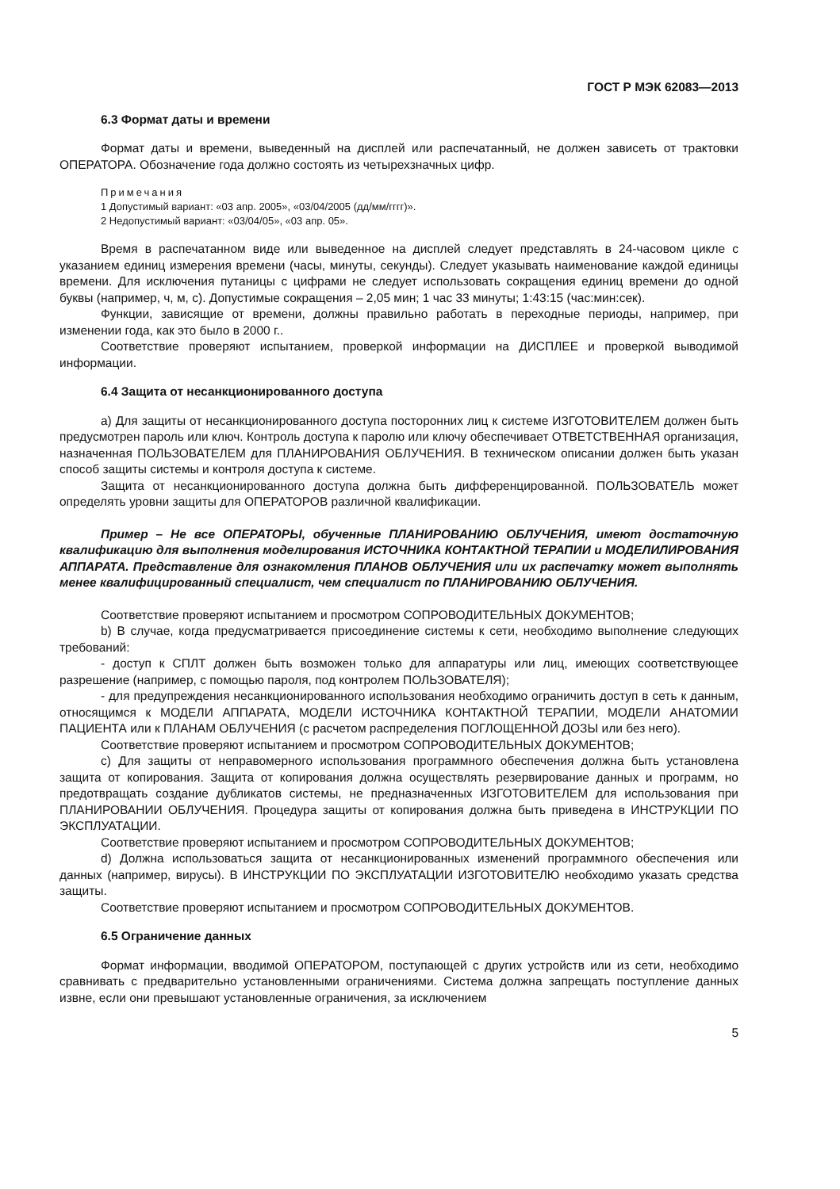ГОСТ Р МЭК 62083—2013
6.3 Формат даты и времени
Формат даты и времени, выведенный на дисплей или распечатанный, не должен зависеть от трактовки ОПЕРАТОРА. Обозначение года должно состоять из четырехзначных цифр.
Примечания
1 Допустимый вариант: «03 апр. 2005», «03/04/2005 (дд/мм/гггг)».
2 Недопустимый вариант: «03/04/05», «03 апр. 05».
Время в распечатанном виде или выведенное на дисплей следует представлять в 24-часовом цикле с указанием единиц измерения времени (часы, минуты, секунды). Следует указывать наименование каждой единицы времени. Для исключения путаницы с цифрами не следует использовать сокращения единиц времени до одной буквы (например, ч, м, с). Допустимые сокращения – 2,05 мин; 1 час 33 минуты; 1:43:15 (час:мин:сек).
Функции, зависящие от времени, должны правильно работать в переходные периоды, например, при изменении года, как это было в 2000 г..
Соответствие проверяют испытанием, проверкой информации на ДИСПЛЕЕ и проверкой выводимой информации.
6.4 Защита от несанкционированного доступа
a) Для защиты от несанкционированного доступа посторонних лиц к системе ИЗГОТОВИТЕЛЕМ должен быть предусмотрен пароль или ключ. Контроль доступа к паролю или ключу обеспечивает ОТВЕТСТВЕННАЯ организация, назначенная ПОЛЬЗОВАТЕЛЕМ для ПЛАНИРОВАНИЯ ОБЛУЧЕНИЯ. В техническом описании должен быть указан способ защиты системы и контроля доступа к системе.
Защита от несанкционированного доступа должна быть дифференцированной. ПОЛЬЗОВАТЕЛЬ может определять уровни защиты для ОПЕРАТОРОВ различной квалификации.
Пример – Не все ОПЕРАТОРЫ, обученные ПЛАНИРОВАНИЮ ОБЛУЧЕНИЯ, имеют достаточную квалификацию для выполнения моделирования ИСТОЧНИКА КОНТАКТНОЙ ТЕРАПИИ и МОДЕЛИЛИРОВАНИЯ АППАРАТА. Представление для ознакомления ПЛАНОВ ОБЛУЧЕНИЯ или их распечатку может выполнять менее квалифицированный специалист, чем специалист по ПЛАНИРОВАНИЮ ОБЛУЧЕНИЯ.
Соответствие проверяют испытанием и просмотром СОПРОВОДИТЕЛЬНЫХ ДОКУМЕНТОВ;
b) В случае, когда предусматривается присоединение системы к сети, необходимо выполнение следующих требований:
- доступ к СПЛТ должен быть возможен только для аппаратуры или лиц, имеющих соответствующее разрешение (например, с помощью пароля, под контролем ПОЛЬЗОВАТЕЛЯ);
- для предупреждения несанкционированного использования необходимо ограничить доступ в сеть к данным, относящимся к МОДЕЛИ АППАРАТА, МОДЕЛИ ИСТОЧНИКА КОНТАКТНОЙ ТЕРАПИИ, МОДЕЛИ АНАТОМИИ ПАЦИЕНТА или к ПЛАНАМ ОБЛУЧЕНИЯ (с расчетом распределения ПОГЛОЩЕННОЙ ДОЗЫ или без него).
Соответствие проверяют испытанием и просмотром СОПРОВОДИТЕЛЬНЫХ ДОКУМЕНТОВ;
c) Для защиты от неправомерного использования программного обеспечения должна быть установлена защита от копирования. Защита от копирования должна осуществлять резервирование данных и программ, но предотвращать создание дубликатов системы, не предназначенных ИЗГОТОВИТЕЛЕМ для использования при ПЛАНИРОВАНИИ ОБЛУЧЕНИЯ. Процедура защиты от копирования должна быть приведена в ИНСТРУКЦИИ ПО ЭКСПЛУАТАЦИИ.
Соответствие проверяют испытанием и просмотром СОПРОВОДИТЕЛЬНЫХ ДОКУМЕНТОВ;
d) Должна использоваться защита от несанкционированных изменений программного обеспечения или данных (например, вирусы). В ИНСТРУКЦИИ ПО ЭКСПЛУАТАЦИИ ИЗГОТОВИТЕЛЮ необходимо указать средства защиты.
Соответствие проверяют испытанием и просмотром СОПРОВОДИТЕЛЬНЫХ ДОКУМЕНТОВ.
6.5 Ограничение данных
Формат информации, вводимой ОПЕРАТОРОМ, поступающей с других устройств или из сети, необходимо сравнивать с предварительно установленными ограничениями. Система должна запрещать поступление данных извне, если они превышают установленные ограничения, за исключением
5